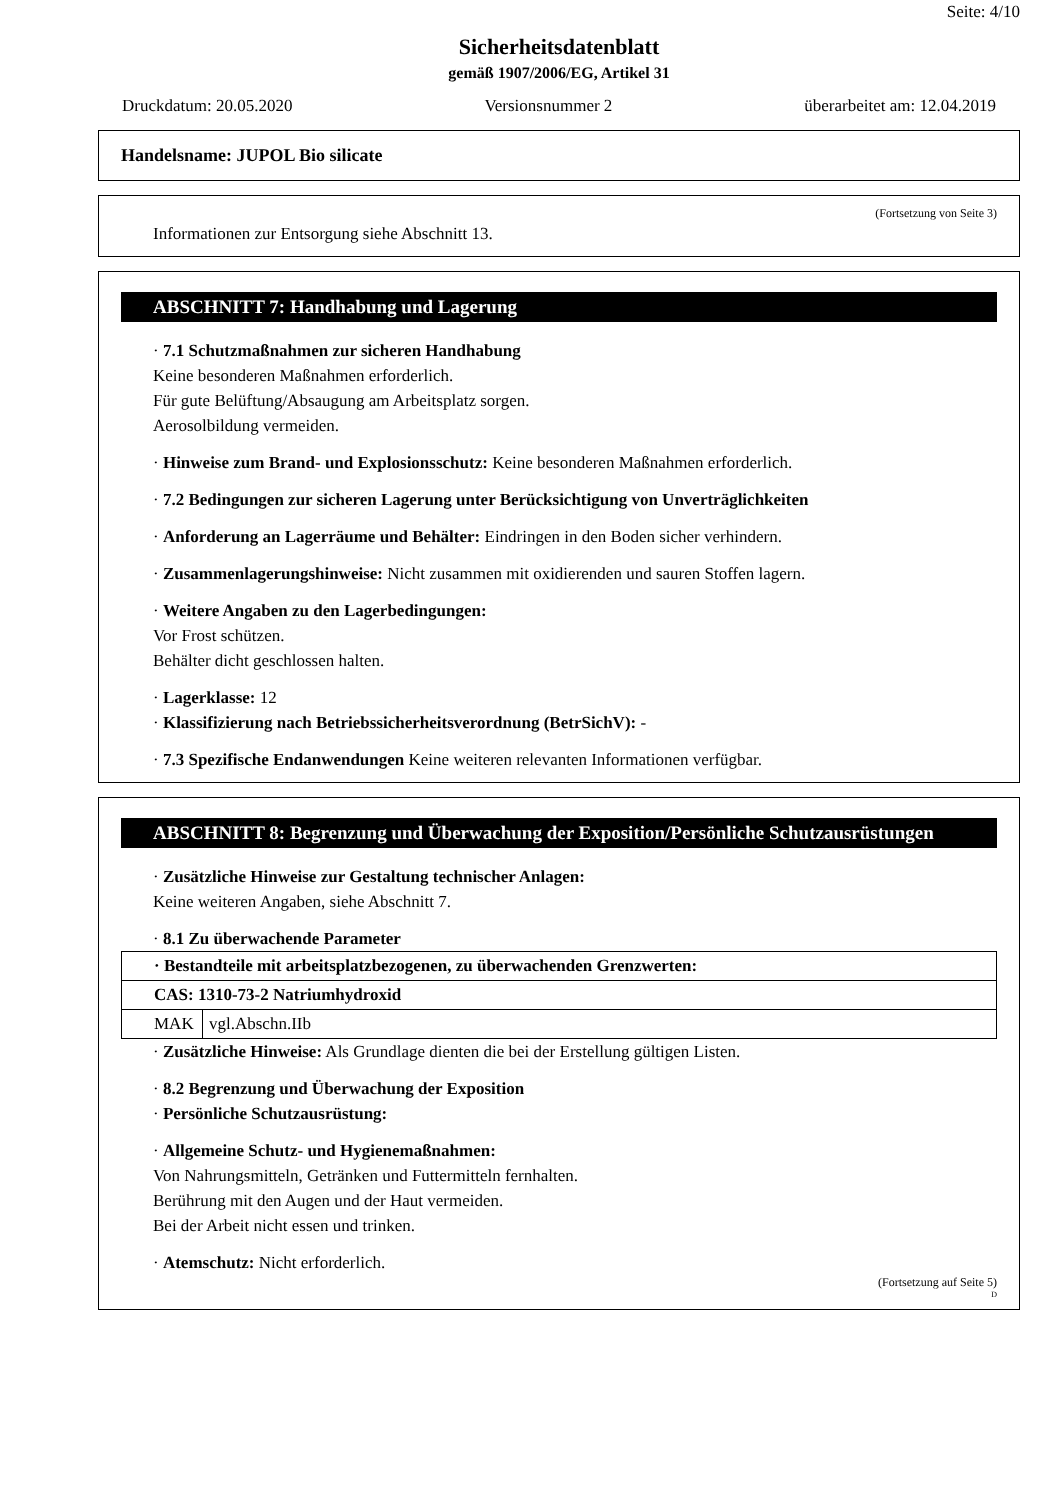Seite: 4/10
Sicherheitsdatenblatt
gemäß 1907/2006/EG, Artikel 31
Druckdatum: 20.05.2020 Versionsnummer 2 überarbeitet am: 12.04.2019
Handelsname: JUPOL Bio silicate
(Fortsetzung von Seite 3)
Informationen zur Entsorgung siehe Abschnitt 13.
ABSCHNITT 7: Handhabung und Lagerung
· 7.1 Schutzmaßnahmen zur sicheren Handhabung
Keine besonderen Maßnahmen erforderlich.
Für gute Belüftung/Absaugung am Arbeitsplatz sorgen.
Aerosolbildung vermeiden.
· Hinweise zum Brand- und Explosionsschutz: Keine besonderen Maßnahmen erforderlich.
· 7.2 Bedingungen zur sicheren Lagerung unter Berücksichtigung von Unverträglichkeiten
· Anforderung an Lagerräume und Behälter: Eindringen in den Boden sicher verhindern.
· Zusammenlagerungshinweise: Nicht zusammen mit oxidierenden und sauren Stoffen lagern.
· Weitere Angaben zu den Lagerbedingungen:
Vor Frost schützen.
Behälter dicht geschlossen halten.
· Lagerklasse: 12
· Klassifizierung nach Betriebssicherheitsverordnung (BetrSichV): -
· 7.3 Spezifische Endanwendungen Keine weiteren relevanten Informationen verfügbar.
ABSCHNITT 8: Begrenzung und Überwachung der Exposition/Persönliche Schutzausrüstungen
· Zusätzliche Hinweise zur Gestaltung technischer Anlagen:
Keine weiteren Angaben, siehe Abschnitt 7.
· 8.1 Zu überwachende Parameter
| · Bestandteile mit arbeitsplatzbezogenen, zu überwachenden Grenzwerten: | |
| CAS: 1310-73-2 Natriumhydroxid | |
| MAK | vgl.Abschn.IIb |
· Zusätzliche Hinweise: Als Grundlage dienten die bei der Erstellung gültigen Listen.
· 8.2 Begrenzung und Überwachung der Exposition
· Persönliche Schutzausrüstung:
· Allgemeine Schutz- und Hygienemaßnahmen:
Von Nahrungsmitteln, Getränken und Futtermitteln fernhalten.
Berührung mit den Augen und der Haut vermeiden.
Bei der Arbeit nicht essen und trinken.
· Atemschutz: Nicht erforderlich.
(Fortsetzung auf Seite 5)
D